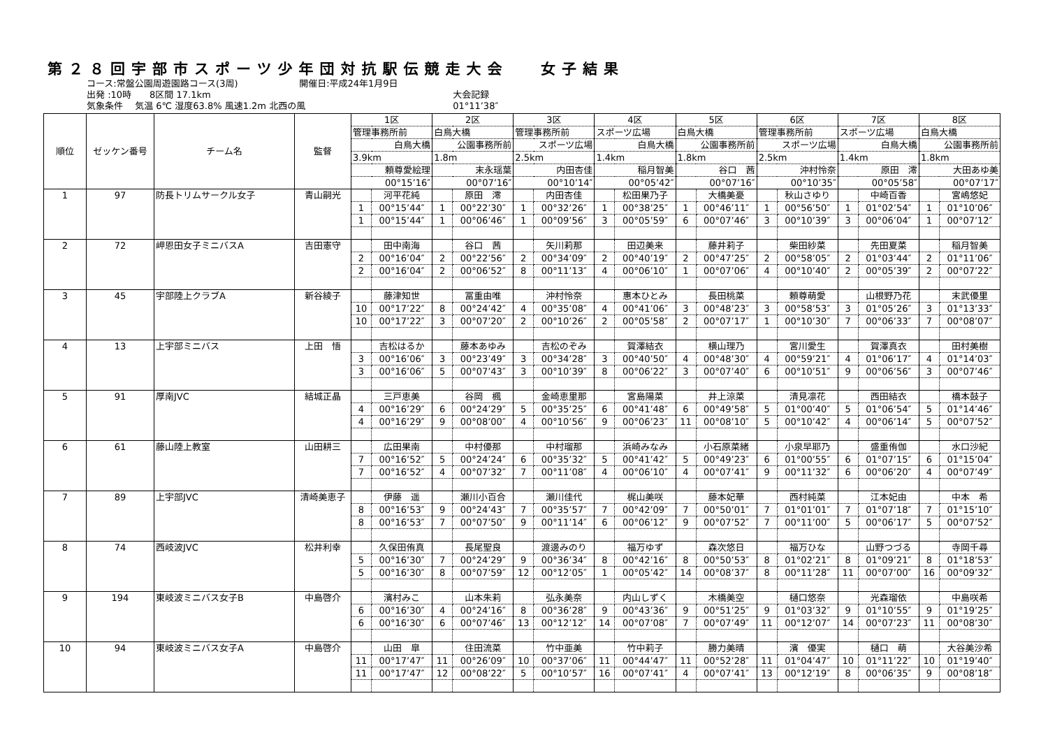第２８回宇部市スポーツ少年団対抗駅伝競走大会　 女子結果
コース:常盤公園周遊園路コース(3周) 開催日:平成24年1月9日
出発 :10時　　8区間 17.1km 大会記録
気象条件　 気温 6℃ 湿度63.8% 風速1.2m 北西の風 01°11’38″
| 順位 | ゼッケン番号 | チーム名 | 監督 | 1区 | | 2区 | | 3区 | | 4区 | | 5区 | | 6区 | | 7区 | | 8区 | |
| --- | --- | --- | --- | --- | --- | --- | --- | --- | --- | --- | --- | --- | --- | --- | --- | --- | --- | --- | --- |
| | | | | 管理事務所前 | | 白鳥大橋 | | 管理事務所前 | | スポーツ広場 | | 白鳥大橋 | | 管理事務所前 | | スポーツ広場 | | 白鳥大橋 | |
| | | | | 白鳥大橋 | | 公園事務所前 | | スポーツ広場 | | 白鳥大橋 | | 公園事務所前 | | スポーツ広場 | | 白鳥大橋 | | 公園事務所前 | |
| | | | | 3.9km | | 1.8m | | 2.5km | | 1.4km | | 1.8km | | 2.5km | | 1.4km | | 1.8km | |
| | | | | 頼尊愛絵理 | | 末永瑶葉 | | 内田杏佳 | | 稲月智美 | | 谷口 茜 | | 沖村怜奈 | | 原田 澪 | | 大田あゆ美 | |
| | | | | 00°15’16″ | | 00°07’16″ | | 00°10’14″ | | 00°05’42″ | | 00°07’16″ | | 00°10’35″ | | 00°05’58″ | | 00°07’17″ | |
| 1 | 97 | 防長トリムサークル女子 | 青山嗣光 | | 河平花純 | | 原田 澪 | | 内田杏佳 | | 松田果乃子 | | 大橋美憂 | | 秋山さゆり | | 中崎百香 | | 宮嶋悠妃 |
| | | | | 1 | 00°15’44″ | 1 | 00°22’30″ | 1 | 00°32’26″ | 1 | 00°38’25″ | 1 | 00°46’11″ | 1 | 00°56’50″ | 1 | 01°02’54″ | 1 | 01°10’06″ |
| | | | | 1 | 00°15’44″ | 1 | 00°06’46″ | 1 | 00°09’56″ | 3 | 00°05’59″ | 6 | 00°07’46″ | 3 | 00°10’39″ | 3 | 00°06’04″ | 1 | 00°07’12″ |
| 2 | 72 | 岬恩田女子ミニバスA | 吉田憲守 | | 田中南海 | | 谷口 茜 | | 矢川莉那 | | 田辺美来 | | 藤井莉子 | | 柴田紗菜 | | 先田夏菜 | | 稲月智美 |
| | | | | 2 | 00°16’04″ | 2 | 00°22’56″ | 2 | 00°34’09″ | 2 | 00°40’19″ | 2 | 00°47’25″ | 2 | 00°58’05″ | 2 | 01°03’44″ | 2 | 01°11’06″ |
| | | | | 2 | 00°16’04″ | 2 | 00°06’52″ | 8 | 00°11’13″ | 4 | 00°06’10″ | 1 | 00°07’06″ | 4 | 00°10’40″ | 2 | 00°05’39″ | 2 | 00°07’22″ |
| 3 | 45 | 宇部陸上クラブA | 新谷綾子 | | 藤津知世 | | 冨重由唯 | | 沖村怜奈 | | 惠本ひとみ | | 長田桃菜 | | 頼尊萌愛 | | 山根野乃花 | | 末武優里 |
| | | | | 10 | 00°17’22″ | 8 | 00°24’42″ | 4 | 00°35’08″ | 4 | 00°41’06″ | 3 | 00°48’23″ | 3 | 00°58’53″ | 3 | 01°05’26″ | 3 | 01°13’33″ |
| | | | | 10 | 00°17’22″ | 3 | 00°07’20″ | 2 | 00°10’26″ | 2 | 00°05’58″ | 2 | 00°07’17″ | 1 | 00°10’30″ | 7 | 00°06’33″ | 7 | 00°08’07″ |
| 4 | 13 | 上宇部ミニバス | 上田 悟 | | 吉松はるか | | 藤本あゆみ | | 吉松のぞみ | | 賀澤結衣 | | 横山理乃 | | 宮川愛生 | | 賀澤真衣 | | 田村美樹 |
| | | | | 3 | 00°16’06″ | 3 | 00°23’49″ | 3 | 00°34’28″ | 3 | 00°40’50″ | 4 | 00°48’30″ | 4 | 00°59’21″ | 4 | 01°06’17″ | 4 | 01°14’03″ |
| | | | | 3 | 00°16’06″ | 5 | 00°07’43″ | 3 | 00°10’39″ | 8 | 00°06’22″ | 3 | 00°07’40″ | 6 | 00°10’51″ | 9 | 00°06’56″ | 3 | 00°07’46″ |
| 5 | 91 | 厚南JVC | 結城正晶 | | 三戸恵美 | | 谷岡 楓 | | 金崎恵里那 | | 宮島陽菜 | | 井上涼菜 | | 清見凛花 | | 西田結衣 | | 橋本鼓子 |
| | | | | 4 | 00°16’29″ | 6 | 00°24’29″ | 5 | 00°35’25″ | 6 | 00°41’48″ | 6 | 00°49’58″ | 5 | 01°00’40″ | 5 | 01°06’54″ | 5 | 01°14’46″ |
| | | | | 4 | 00°16’29″ | 9 | 00°08’00″ | 4 | 00°10’56″ | 9 | 00°06’23″ | 11 | 00°08’10″ | 5 | 00°10’42″ | 4 | 00°06’14″ | 5 | 00°07’52″ |
| 6 | 61 | 藤山陸上教室 | 山田耕三 | | 広田果南 | | 中村優那 | | 中村瑠那 | | 浜崎みなみ | | 小石原菜緒 | | 小泉早耶乃 | | 盛重侑伽 | | 水口沙紀 |
| | | | | 7 | 00°16’52″ | 5 | 00°24’24″ | 6 | 00°35’32″ | 5 | 00°41’42″ | 5 | 00°49’23″ | 6 | 01°00’55″ | 6 | 01°07’15″ | 6 | 01°15’04″ |
| | | | | 7 | 00°16’52″ | 4 | 00°07’32″ | 7 | 00°11’08″ | 4 | 00°06’10″ | 4 | 00°07’41″ | 9 | 00°11’32″ | 6 | 00°06’20″ | 4 | 00°07’49″ |
| 7 | 89 | 上宇部JVC | 清崎美恵子 | | 伊藤 遥 | | 瀬川小百合 | | 瀬川佳代 | | 梶山美咲 | | 藤本妃華 | | 西村純菜 | | 江本妃由 | | 中本 希 |
| | | | | 8 | 00°16’53″ | 9 | 00°24’43″ | 7 | 00°35’57″ | 7 | 00°42’09″ | 7 | 00°50’01″ | 7 | 01°01’01″ | 7 | 01°07’18″ | 7 | 01°15’10″ |
| | | | | 8 | 00°16’53″ | 7 | 00°07’50″ | 9 | 00°11’14″ | 6 | 00°06’12″ | 9 | 00°07’52″ | 7 | 00°11’00″ | 5 | 00°06’17″ | 5 | 00°07’52″ |
| 8 | 74 | 西岐波JVC | 松井利幸 | | 久保田侑真 | | 長尾聖良 | | 渡邊みのり | | 福万ゆず | | 森次悠日 | | 福万ひな | | 山野つづる | | 寺岡千尋 |
| | | | | 5 | 00°16’30″ | 7 | 00°24’29″ | 9 | 00°36’34″ | 8 | 00°42’16″ | 8 | 00°50’53″ | 8 | 01°02’21″ | 8 | 01°09’21″ | 8 | 01°18’53″ |
| | | | | 5 | 00°16’30″ | 8 | 00°07’59″ | 12 | 00°12’05″ | 1 | 00°05’42″ | 14 | 00°08’37″ | 8 | 00°11’28″ | 11 | 00°07’00″ | 16 | 00°09’32″ |
| 9 | 194 | 東岐波ミニバス女子B | 中島啓介 | | 濱村みこ | | 山本朱莉 | | 弘永美奈 | | 内山しずく | | 木橋美空 | | 樋口悠奈 | | 光森瑠依 | | 中島咲希 |
| | | | | 6 | 00°16’30″ | 4 | 00°24’16″ | 8 | 00°36’28″ | 9 | 00°43’36″ | 9 | 00°51’25″ | 9 | 01°03’32″ | 9 | 01°10’55″ | 9 | 01°19’25″ |
| | | | | 6 | 00°16’30″ | 6 | 00°07’46″ | 13 | 00°12’12″ | 14 | 00°07’08″ | 7 | 00°07’49″ | 11 | 00°12’07″ | 14 | 00°07’23″ | 11 | 00°08’30″ |
| 10 | 94 | 東岐波ミニバス女子A | 中島啓介 | | 山田 皐 | | 住田流菜 | | 竹中亜美 | | 竹中莉子 | | 勝力美晴 | | 濱 優実 | | 樋口 萌 | | 大谷美沙希 |
| | | | | 11 | 00°17’47″ | 11 | 00°26’09″ | 10 | 00°37’06″ | 11 | 00°44’47″ | 11 | 00°52’28″ | 11 | 01°04’47″ | 10 | 01°11’22″ | 10 | 01°19’40″ |
| | | | | 11 | 00°17’47″ | 12 | 00°08’22″ | 5 | 00°10’57″ | 16 | 00°07’41″ | 4 | 00°07’41″ | 13 | 00°12’19″ | 8 | 00°06’35″ | 9 | 00°08’18″ |